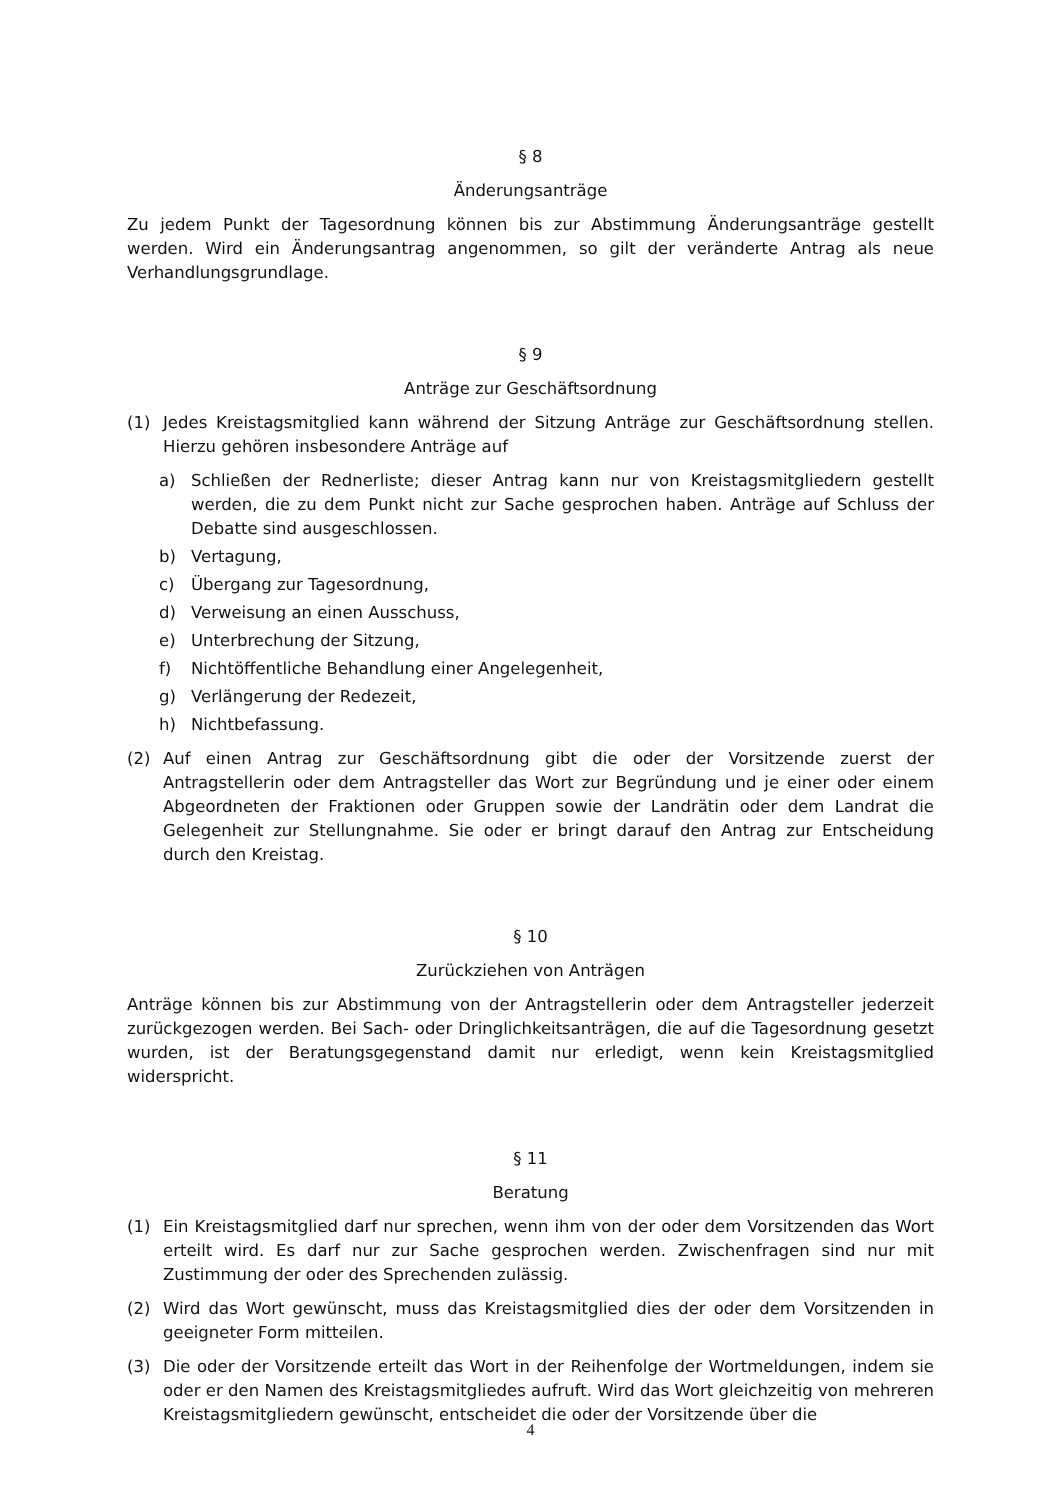§ 8
Änderungsanträge
Zu jedem Punkt der Tagesordnung können bis zur Abstimmung Änderungsanträge gestellt werden. Wird ein Änderungsantrag angenommen, so gilt der veränderte Antrag als neue Verhandlungsgrundlage.
§ 9
Anträge zur Geschäftsordnung
(1) Jedes Kreistagsmitglied kann während der Sitzung Anträge zur Geschäftsordnung stellen. Hierzu gehören insbesondere Anträge auf
a) Schließen der Rednerliste; dieser Antrag kann nur von Kreistagsmitgliedern gestellt werden, die zu dem Punkt nicht zur Sache gesprochen haben. Anträge auf Schluss der Debatte sind ausgeschlossen.
b) Vertagung,
c) Übergang zur Tagesordnung,
d) Verweisung an einen Ausschuss,
e) Unterbrechung der Sitzung,
f) Nichtöffentliche Behandlung einer Angelegenheit,
g) Verlängerung der Redezeit,
h) Nichtbefassung.
(2) Auf einen Antrag zur Geschäftsordnung gibt die oder der Vorsitzende zuerst der Antragstellerin oder dem Antragsteller das Wort zur Begründung und je einer oder einem Abgeordneten der Fraktionen oder Gruppen sowie der Landrätin oder dem Landrat die Gelegenheit zur Stellungnahme. Sie oder er bringt darauf den Antrag zur Entscheidung durch den Kreistag.
§ 10
Zurückziehen von Anträgen
Anträge können bis zur Abstimmung von der Antragstellerin oder dem Antragsteller jederzeit zurückgezogen werden. Bei Sach- oder Dringlichkeitsanträgen, die auf die Tagesordnung gesetzt wurden, ist der Beratungsgegenstand damit nur erledigt, wenn kein Kreistagsmitglied widerspricht.
§ 11
Beratung
(1) Ein Kreistagsmitglied darf nur sprechen, wenn ihm von der oder dem Vorsitzenden das Wort erteilt wird. Es darf nur zur Sache gesprochen werden. Zwischenfragen sind nur mit Zustimmung der oder des Sprechenden zulässig.
(2) Wird das Wort gewünscht, muss das Kreistagsmitglied dies der oder dem Vorsitzenden in geeigneter Form mitteilen.
(3) Die oder der Vorsitzende erteilt das Wort in der Reihenfolge der Wortmeldungen, indem sie oder er den Namen des Kreistagsmitgliedes aufruft. Wird das Wort gleichzeitig von mehreren Kreistagsmitgliedern gewünscht, entscheidet die oder der Vorsitzende über die
4